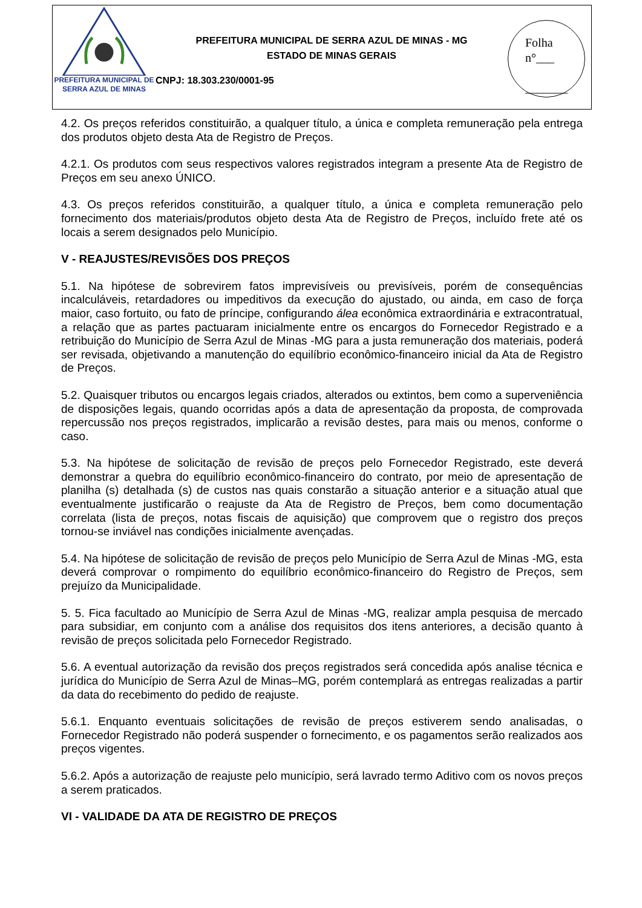PREFEITURA MUNICIPAL DE
SERRA AZUL DE MINAS
PREFEITURA MUNICIPAL DE SERRA AZUL DE MINAS - MG
ESTADO DE MINAS GERAIS
CNPJ: 18.303.230/0001-95
Folha
n°___
_______
4.2. Os preços referidos constituirão, a qualquer título, a única e completa remuneração pela entrega dos produtos objeto desta Ata de Registro de Preços.
4.2.1. Os produtos com seus respectivos valores registrados integram a presente Ata de Registro de Preços em seu anexo ÚNICO.
4.3. Os preços referidos constituirão, a qualquer título, a única e completa remuneração pelo fornecimento dos materiais/produtos objeto desta Ata de Registro de Preços, incluído frete até os locais a serem designados pelo Município.
V - REAJUSTES/REVISÕES DOS PREÇOS
5.1. Na hipótese de sobrevirem fatos imprevisíveis ou previsíveis, porém de consequências incalculáveis, retardadores ou impeditivos da execução do ajustado, ou ainda, em caso de força maior, caso fortuito, ou fato de príncipe, configurando álea econômica extraordinária e extracontratual, a relação que as partes pactuaram inicialmente entre os encargos do Fornecedor Registrado e a retribuição do Município de Serra Azul de Minas -MG para a justa remuneração dos materiais, poderá ser revisada, objetivando a manutenção do equilíbrio econômico-financeiro inicial da Ata de Registro de Preços.
5.2. Quaisquer tributos ou encargos legais criados, alterados ou extintos, bem como a superveniência de disposições legais, quando ocorridas após a data de apresentação da proposta, de comprovada repercussão nos preços registrados, implicarão a revisão destes, para mais ou menos, conforme o caso.
5.3. Na hipótese de solicitação de revisão de preços pelo Fornecedor Registrado, este deverá demonstrar a quebra do equilíbrio econômico-financeiro do contrato, por meio de apresentação de planilha (s) detalhada (s) de custos nas quais constarão a situação anterior e a situação atual que eventualmente justificarão o reajuste da Ata de Registro de Preços, bem como documentação correlata (lista de preços, notas fiscais de aquisição) que comprovem que o registro dos preços tornou-se inviável nas condições inicialmente avençadas.
5.4. Na hipótese de solicitação de revisão de preços pelo Município de Serra Azul de Minas -MG, esta deverá comprovar o rompimento do equilíbrio econômico-financeiro do Registro de Preços, sem prejuízo da Municipalidade.
5. 5. Fica facultado ao Município de Serra Azul de Minas -MG, realizar ampla pesquisa de mercado para subsidiar, em conjunto com a análise dos requisitos dos itens anteriores, a decisão quanto à revisão de preços solicitada pelo Fornecedor Registrado.
5.6. A eventual autorização da revisão dos preços registrados será concedida após analise técnica e jurídica do Município de Serra Azul de Minas–MG, porém contemplará as entregas realizadas a partir da data do recebimento do pedido de reajuste.
5.6.1. Enquanto eventuais solicitações de revisão de preços estiverem sendo analisadas, o Fornecedor Registrado não poderá suspender o fornecimento, e os pagamentos serão realizados aos preços vigentes.
5.6.2. Após a autorização de reajuste pelo município, será lavrado termo Aditivo com os novos preços a serem praticados.
VI - VALIDADE DA ATA DE REGISTRO DE PREÇOS